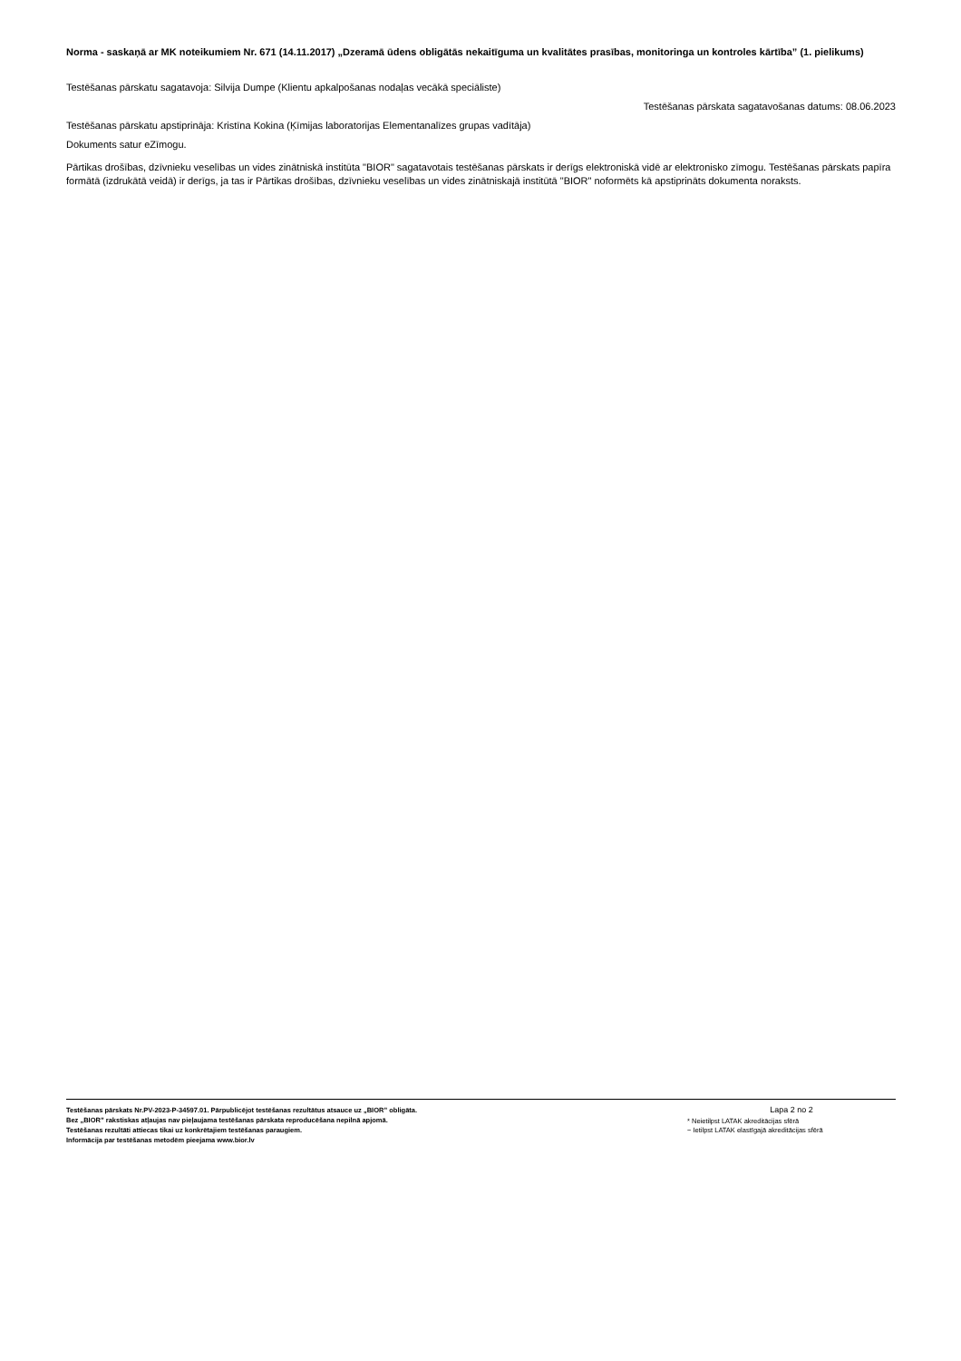Norma - saskaņā ar MK noteikumiem Nr. 671 (14.11.2017) „Dzeramā ūdens obligātās nekaitīguma un kvalitātes prasības, monitoringa un kontroles kārtība” (1. pielikums)
Testēšanas pārskatu sagatavoja: Silvija Dumpe (Klientu apkalpošanas nodaļas vecākā speciāliste)
Testēšanas pārskata sagatavošanas datums: 08.06.2023
Testēšanas pārskatu apstiprināja: Kristīna Kokina (Ķīmijas laboratorijas Elementanalīzes grupas vadītāja)
Dokuments satur eZīmogu.
Pārtikas drošības, dzīvnieku veselības un vides zinātniskā institūta "BIOR" sagatavotais testēšanas pārskats ir derīgs elektroniskā vidē ar elektronisko zīmogu. Testēšanas pārskats papīra formātā (izdrukātā veidā) ir derīgs, ja tas ir Pārtikas drošības, dzīvnieku veselības un vides zinātniskajā institūtā "BIOR" noformēts kā apstiprināts dokumenta noraksts.
Testēšanas pārskats Nr.PV-2023-P-34597.01. Pārpublicējot testēšanas rezultātus atsauce uz „BIOR” obligāta.
Bez „BIOR” rakstiskas atļaujas nav pieļaujama testēšanas pārskata reproducēšana nepilnā apjomā.
Testēšanas rezultāti attiecas tikai uz konkrētajiem testēšanas paraugiem.
Informācija par testēšanas metodēm pieejama www.bior.lv
Lapa 2 no 2
* Neietilpst LATAK akreditācijas sfērā
~ Ietilpst LATAK elastīgajā akreditācijas sfērā